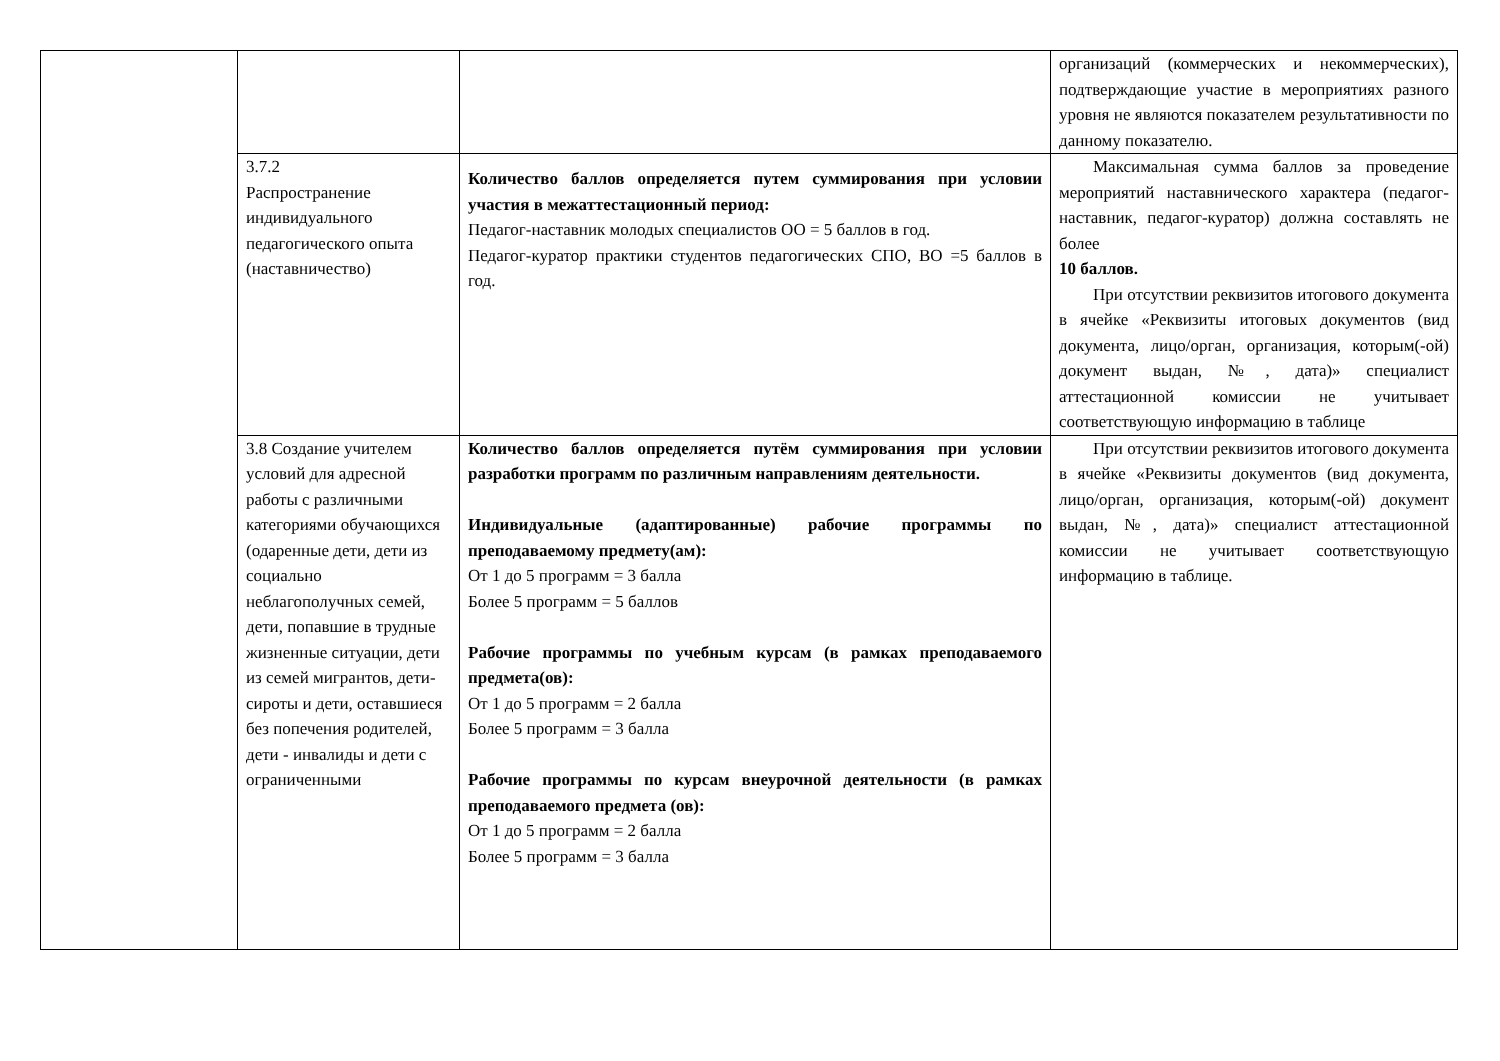| | | | организаций (коммерческих и некоммерческих), подтверждающие участие в мероприятиях разного уровня не являются показателем результативности по данному показателю. |
| | 3.7.2 Распространение индивидуального педагогического опыта (наставничество) | Количество баллов определяется путем суммирования при условии участия в межаттестационный период: Педагог-наставник молодых специалистов ОО = 5 баллов в год. Педагог-куратор практики студентов педагогических СПО, ВО =5 баллов в год. | Максимальная сумма баллов за проведение мероприятий наставнического характера (педагог-наставник, педагог-куратор) должна составлять не более 10 баллов. При отсутствии реквизитов итогового документа в ячейке «Реквизиты итоговых документов (вид документа, лицо/орган, организация, которым(-ой) документ выдан, №, дата)» специалист аттестационной комиссии не учитывает соответствующую информацию в таблице |
| | 3.8 Создание учителем условий для адресной работы с различными категориями обучающихся (одаренные дети, дети из социально неблагополучных семей, дети, попавшие в трудные жизненные ситуации, дети из семей мигрантов, дети-сироты и дети, оставшиеся без попечения родителей, дети - инвалиды и дети с ограниченными | Количество баллов определяется путём суммирования при условии разработки программ по различным направлениям деятельности. Индивидуальные (адаптированные) рабочие программы по преподаваемому предмету(ам): От 1 до 5 программ = 3 балла Более 5 программ = 5 баллов Рабочие программы по учебным курсам (в рамках преподаваемого предмета(ов): От 1 до 5 программ = 2 балла Более 5 программ = 3 балла Рабочие программы по курсам внеурочной деятельности (в рамках преподаваемого предмета (ов): От 1 до 5 программ = 2 балла Более 5 программ = 3 балла | При отсутствии реквизитов итогового документа в ячейке «Реквизиты документов (вид документа, лицо/орган, организация, которым(-ой) документ выдан, №, дата)» специалист аттестационной комиссии не учитывает соответствующую информацию в таблице. |